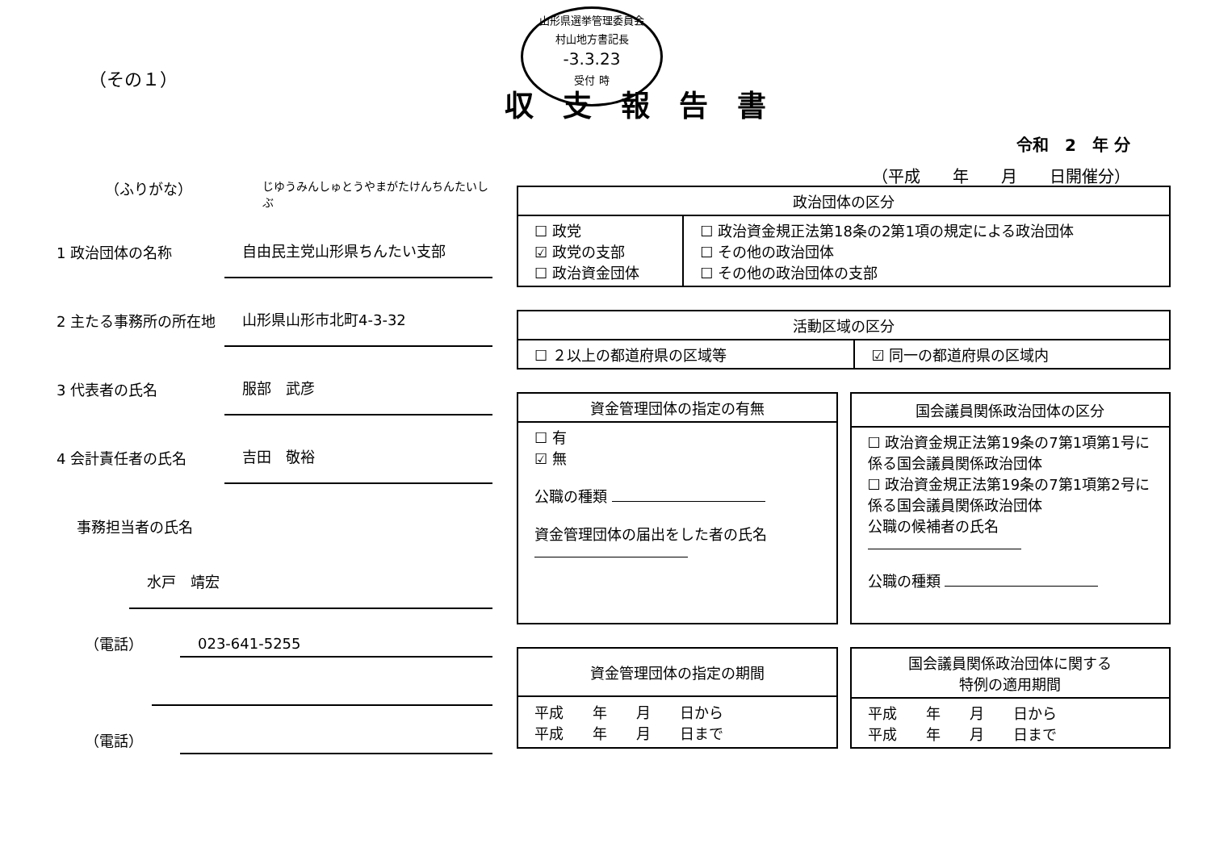山形県選挙管理委員会
村山地方書記長
-3.3.23
受付 時
（その１）
収支報告書
令和　2　年 分
（平成　　年　　月　　日開催分）
（ふりがな） じゆうみんしゅとうやまがたけんちんたいしぶ
1 政治団体の名称
自由民主党山形県ちんたい支部
2 主たる事務所の所在地
山形県山形市北町4-3-32
3 代表者の氏名
服部　武彦
4 会計責任者の氏名
吉田　敬裕
事務担当者の氏名
水戸　靖宏
（電話）
023-641-5255
（電話）
| 政治団体の区分 | |
| --- | --- |
| ☐ 政党 ☑ 政党の支部 ☐ 政治資金団体 | ☐ 政治資金規正法第18条の2第1項の規定による政治団体 ☐ その他の政治団体 ☐ その他の政治団体の支部 |
| 活動区域の区分 | |
| --- | --- |
| ☐ ２以上の都道府県の区域等 | ☑ 同一の都道府県の区域内 |
| 資金管理団体の指定の有無 |
| --- |
| ☐ 有 ☑ 無 公職の種類 資金管理団体の届出をした者の氏名 |
| 国会議員関係政治団体の区分 |
| --- |
| ☐ 政治資金規正法第19条の7第1項第1号に係る国会議員関係政治団体 ☐ 政治資金規正法第19条の7第1項第2号に係る国会議員関係政治団体 公職の候補者の氏名 公職の種類 |
| 資金管理団体の指定の期間 |
| --- |
| 平成 年 月 日から 平成 年 月 日まで |
| 国会議員関係政治団体に関する 特例の適用期間 |
| --- |
| 平成 年 月 日から 平成 年 月 日まで |